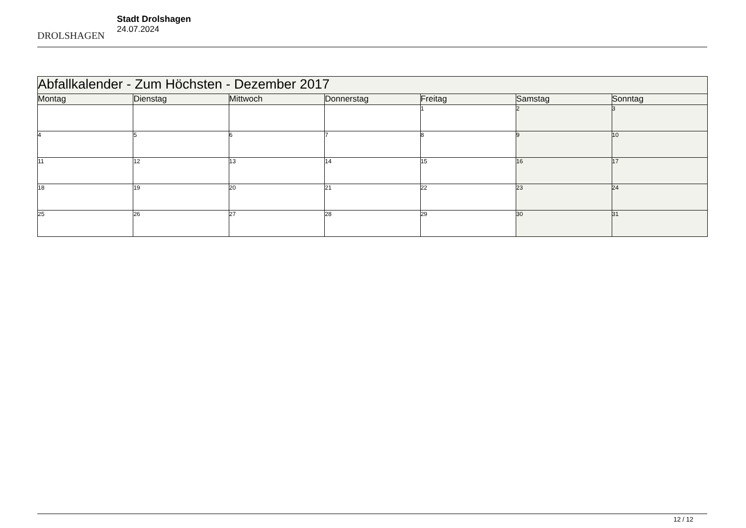DROLSHAGEN
Stadt Drolshagen
24.07.2024
| Abfallkalender - Zum Höchsten - Dezember 2017 | | | | | | |
| Montag | Dienstag | Mittwoch | Donnerstag | Freitag | Samstag | Sonntag |
| | | | | 1 | 2 | 3 |
| 4 | 5 | 6 | 7 | 8 | 9 | 10 |
| 11 | 12 | 13 | 14 | 15 | 16 | 17 |
| 18 | 19 | 20 | 21 | 22 | 23 | 24 |
| 25 | 26 | 27 | 28 | 29 | 30 | 31 |
12 / 12